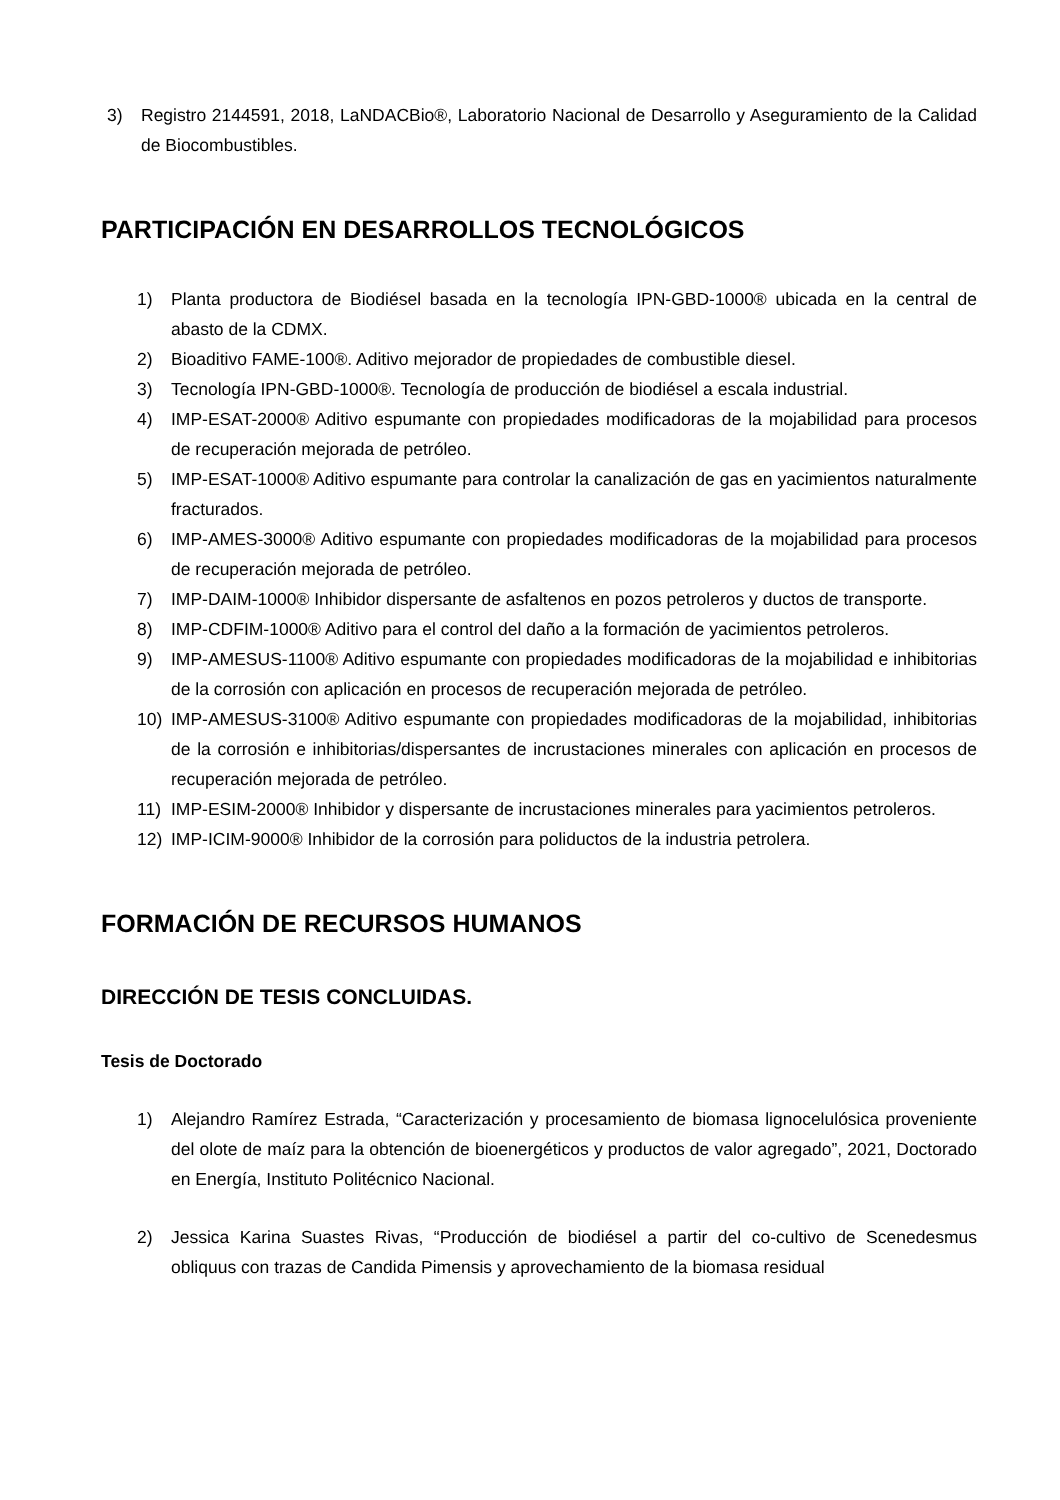3) Registro 2144591, 2018, LaNDACBio®, Laboratorio Nacional de Desarrollo y Aseguramiento de la Calidad de Biocombustibles.
PARTICIPACIÓN EN DESARROLLOS TECNOLÓGICOS
1) Planta productora de Biodiésel basada en la tecnología IPN-GBD-1000® ubicada en la central de abasto de la CDMX.
2) Bioaditivo FAME-100®. Aditivo mejorador de propiedades de combustible diesel.
3) Tecnología IPN-GBD-1000®. Tecnología de producción de biodiésel a escala industrial.
4) IMP-ESAT-2000® Aditivo espumante con propiedades modificadoras de la mojabilidad para procesos de recuperación mejorada de petróleo.
5) IMP-ESAT-1000® Aditivo espumante para controlar la canalización de gas en yacimientos naturalmente fracturados.
6) IMP-AMES-3000® Aditivo espumante con propiedades modificadoras de la mojabilidad para procesos de recuperación mejorada de petróleo.
7) IMP-DAIM-1000® Inhibidor dispersante de asfaltenos en pozos petroleros y ductos de transporte.
8) IMP-CDFIM-1000® Aditivo para el control del daño a la formación de yacimientos petroleros.
9) IMP-AMESUS-1100® Aditivo espumante con propiedades modificadoras de la mojabilidad e inhibitorias de la corrosión con aplicación en procesos de recuperación mejorada de petróleo.
10) IMP-AMESUS-3100® Aditivo espumante con propiedades modificadoras de la mojabilidad, inhibitorias de la corrosión e inhibitorias/dispersantes de incrustaciones minerales con aplicación en procesos de recuperación mejorada de petróleo.
11) IMP-ESIM-2000® Inhibidor y dispersante de incrustaciones minerales para yacimientos petroleros.
12) IMP-ICIM-9000® Inhibidor de la corrosión para poliductos de la industria petrolera.
FORMACIÓN DE RECURSOS HUMANOS
DIRECCIÓN DE TESIS CONCLUIDAS.
Tesis de Doctorado
1) Alejandro Ramírez Estrada, “Caracterización y procesamiento de biomasa lignocelulósica proveniente del olote de maíz para la obtención de bioenergéticos y productos de valor agregado”, 2021, Doctorado en Energía, Instituto Politécnico Nacional.
2) Jessica Karina Suastes Rivas, “Producción de biodiésel a partir del co-cultivo de Scenedesmus obliquus con trazas de Candida Pimensis y aprovechamiento de la biomasa residual